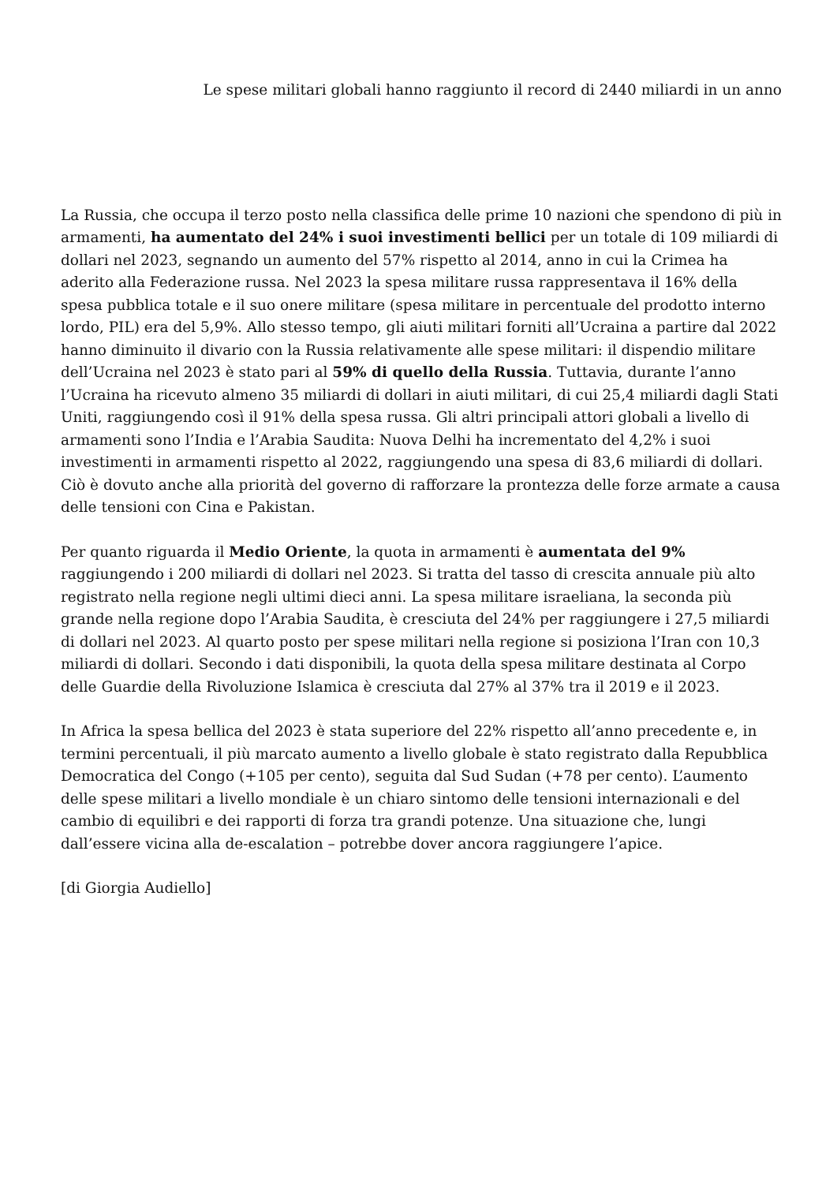Le spese militari globali hanno raggiunto il record di 2440 miliardi in un anno
La Russia, che occupa il terzo posto nella classifica delle prime 10 nazioni che spendono di più in armamenti, ha aumentato del 24% i suoi investimenti bellici per un totale di 109 miliardi di dollari nel 2023, segnando un aumento del 57% rispetto al 2014, anno in cui la Crimea ha aderito alla Federazione russa. Nel 2023 la spesa militare russa rappresentava il 16% della spesa pubblica totale e il suo onere militare (spesa militare in percentuale del prodotto interno lordo, PIL) era del 5,9%. Allo stesso tempo, gli aiuti militari forniti all’Ucraina a partire dal 2022 hanno diminuito il divario con la Russia relativamente alle spese militari: il dispendio militare dell’Ucraina nel 2023 è stato pari al 59% di quello della Russia. Tuttavia, durante l’anno l’Ucraina ha ricevuto almeno 35 miliardi di dollari in aiuti militari, di cui 25,4 miliardi dagli Stati Uniti, raggiungendo così il 91% della spesa russa. Gli altri principali attori globali a livello di armamenti sono l’India e l’Arabia Saudita: Nuova Delhi ha incrementato del 4,2% i suoi investimenti in armamenti rispetto al 2022, raggiungendo una spesa di 83,6 miliardi di dollari. Ciò è dovuto anche alla priorità del governo di rafforzare la prontezza delle forze armate a causa delle tensioni con Cina e Pakistan.
Per quanto riguarda il Medio Oriente, la quota in armamenti è aumentata del 9% raggiungendo i 200 miliardi di dollari nel 2023. Si tratta del tasso di crescita annuale più alto registrato nella regione negli ultimi dieci anni. La spesa militare israeliana, la seconda più grande nella regione dopo l’Arabia Saudita, è cresciuta del 24% per raggiungere i 27,5 miliardi di dollari nel 2023. Al quarto posto per spese militari nella regione si posiziona l’Iran con 10,3 miliardi di dollari. Secondo i dati disponibili, la quota della spesa militare destinata al Corpo delle Guardie della Rivoluzione Islamica è cresciuta dal 27% al 37% tra il 2019 e il 2023.
In Africa la spesa bellica del 2023 è stata superiore del 22% rispetto all’anno precedente e, in termini percentuali, il più marcato aumento a livello globale è stato registrato dalla Repubblica Democratica del Congo (+105 per cento), seguita dal Sud Sudan (+78 per cento). L’aumento delle spese militari a livello mondiale è un chiaro sintomo delle tensioni internazionali e del cambio di equilibri e dei rapporti di forza tra grandi potenze. Una situazione che, lungi dall’essere vicina alla de-escalation – potrebbe dover ancora raggiungere l’apice.
[di Giorgia Audiello]